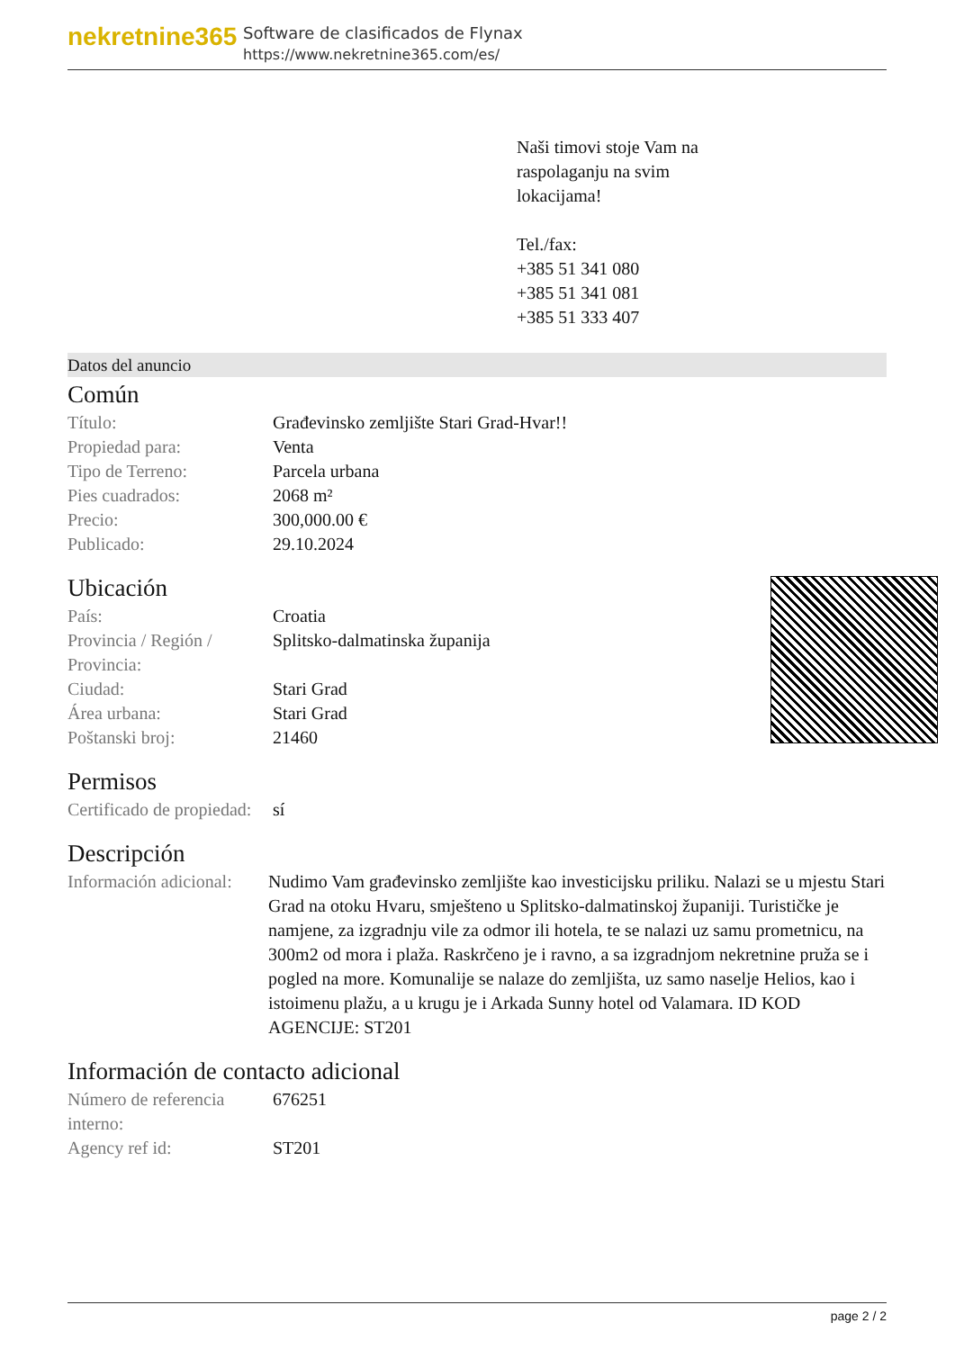nekretnine365
Software de clasificados de Flynax
https://www.nekretnine365.com/es/
Naši timovi stoje Vam na
raspolaganju na svim
lokacijama!
Tel./fax:
+385 51 341 080
+385 51 341 081
+385 51 333 407
Datos del anuncio
Común
| Título: | Građevinsko zemljište Stari Grad-Hvar!! |
| Propiedad para: | Venta |
| Tipo de Terreno: | Parcela urbana |
| Pies cuadrados: | 2068 m² |
| Precio: | 300,000.00 € |
| Publicado: | 29.10.2024 |
Ubicación
| País: | Croatia |
| Provincia / Región / Provincia: | Splitsko-dalmatinska županija |
| Ciudad: | Stari Grad |
| Área urbana: | Stari Grad |
| Poštanski broj: | 21460 |
Permisos
| Certificado de propiedad: | sí |
Descripción
| Información adicional: | Nudimo Vam građevinsko zemljište kao investicijsku priliku. Nalazi se u mjestu Stari Grad na otoku Hvaru, smješteno u Splitsko-dalmatinskoj županiji. Turističke je namjene, za izgradnju vile za odmor ili hotela, te se nalazi uz samu prometnicu, na 300m2 od mora i plaža. Raskrčeno je i ravno, a sa izgradnjom nekretnine pruža se i pogled na more. Komunalije se nalaze do zemljišta, uz samo naselje Helios, kao i istoimenu plažu, a u krugu je i Arkada Sunny hotel od Valamara. ID KOD AGENCIJE: ST201 |
Información de contacto adicional
| Número de referencia interno: | 676251 |
| Agency ref id: | ST201 |
page 2 / 2